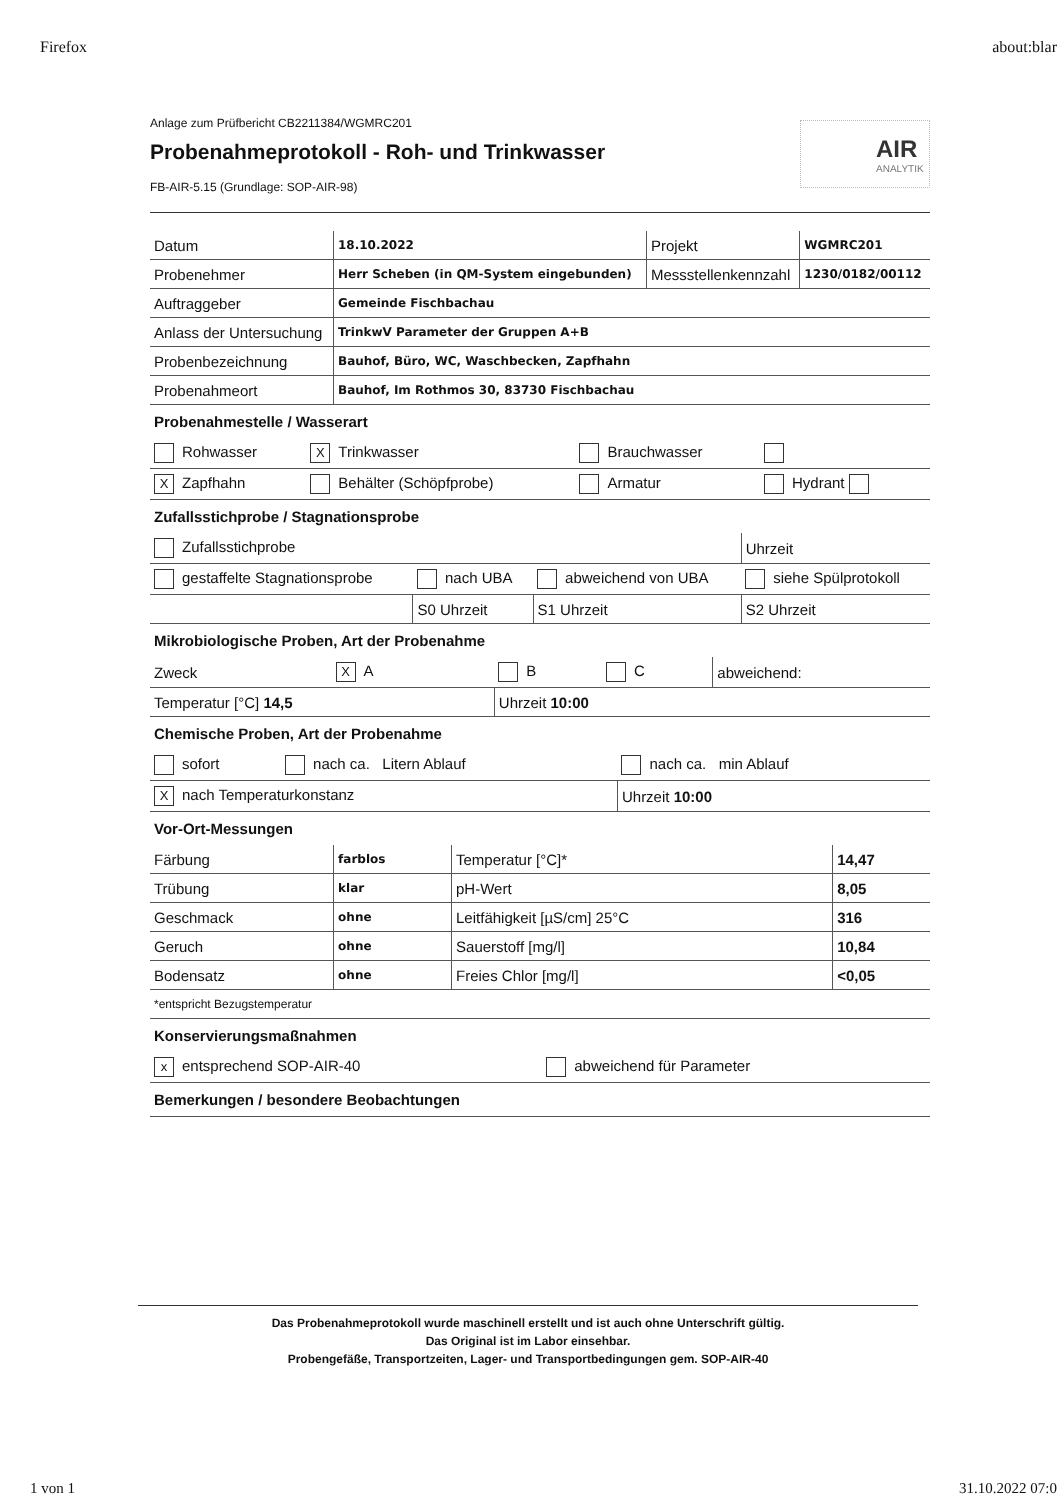Firefox about:blar
Anlage zum Prüfbericht CB2211384/WGMRC201
Probenahmeprotokoll - Roh- und Trinkwasser
AIR
ANALYTIK
FB-AIR-5.15 (Grundlage: SOP-AIR-98)
| Datum | 18.10.2022 | Projekt | WGMRC201 |
| Probenehmer | Herr Scheben (in QM-System eingebunden) | Messstellenkennzahl | 1230/0182/00112 |
| Auftraggeber | Gemeinde Fischbachau | | |
| Anlass der Untersuchung | TrinkwV Parameter der Gruppen A+B | | |
| Probenbezeichnung | Bauhof, Büro, WC, Waschbecken, Zapfhahn | | |
| Probenahmeort | Bauhof, Im Rothmos 30, 83730 Fischbachau | | |
Probenahmestelle / Wasserart
| Rohwasser | X Trinkwasser | Brauchwasser | |
| X Zapfhahn | Behälter (Schöpfprobe) | Armatur | Hydrant |
Zufallsstichprobe / Stagnationsprobe
| Zufallsstichprobe | | | Uhrzeit |
| gestaffelte Stagnationsprobe | nach UBA | abweichend von UBA | siehe Spülprotokoll |
| | S0 Uhrzeit | S1 Uhrzeit | S2 Uhrzeit |
Mikrobiologische Proben, Art der Probenahme
| Zweck | X A | B | C | abweichend: |
| Temperatur [°C] 14,5 | | Uhrzeit 10:00 | | |
Chemische Proben, Art der Probenahme
| sofort | nach ca. Litern Ablauf | nach ca. min Ablauf |
| X nach Temperaturkonstanz | | Uhrzeit 10:00 |
Vor-Ort-Messungen
| Färbung | farblos | Temperatur [°C]* | 14,47 |
| Trübung | klar | pH-Wert | 8,05 |
| Geschmack | ohne | Leitfähigkeit [µS/cm] 25°C | 316 |
| Geruch | ohne | Sauerstoff [mg/l] | 10,84 |
| Bodensatz | ohne | Freies Chlor [mg/l] | <0,05 |
| *entspricht Bezugstemperatur | | | |
Konservierungsmaßnahmen
| x entsprechend SOP-AIR-40 | abweichend für Parameter |
Bemerkungen / besondere Beobachtungen
Das Probenahmeprotokoll wurde maschinell erstellt und ist auch ohne Unterschrift gültig.
Das Original ist im Labor einsehbar.
Probengefäße, Transportzeiten, Lager- und Transportbedingungen gem. SOP-AIR-40
1 von 1 31.10.2022 07:0